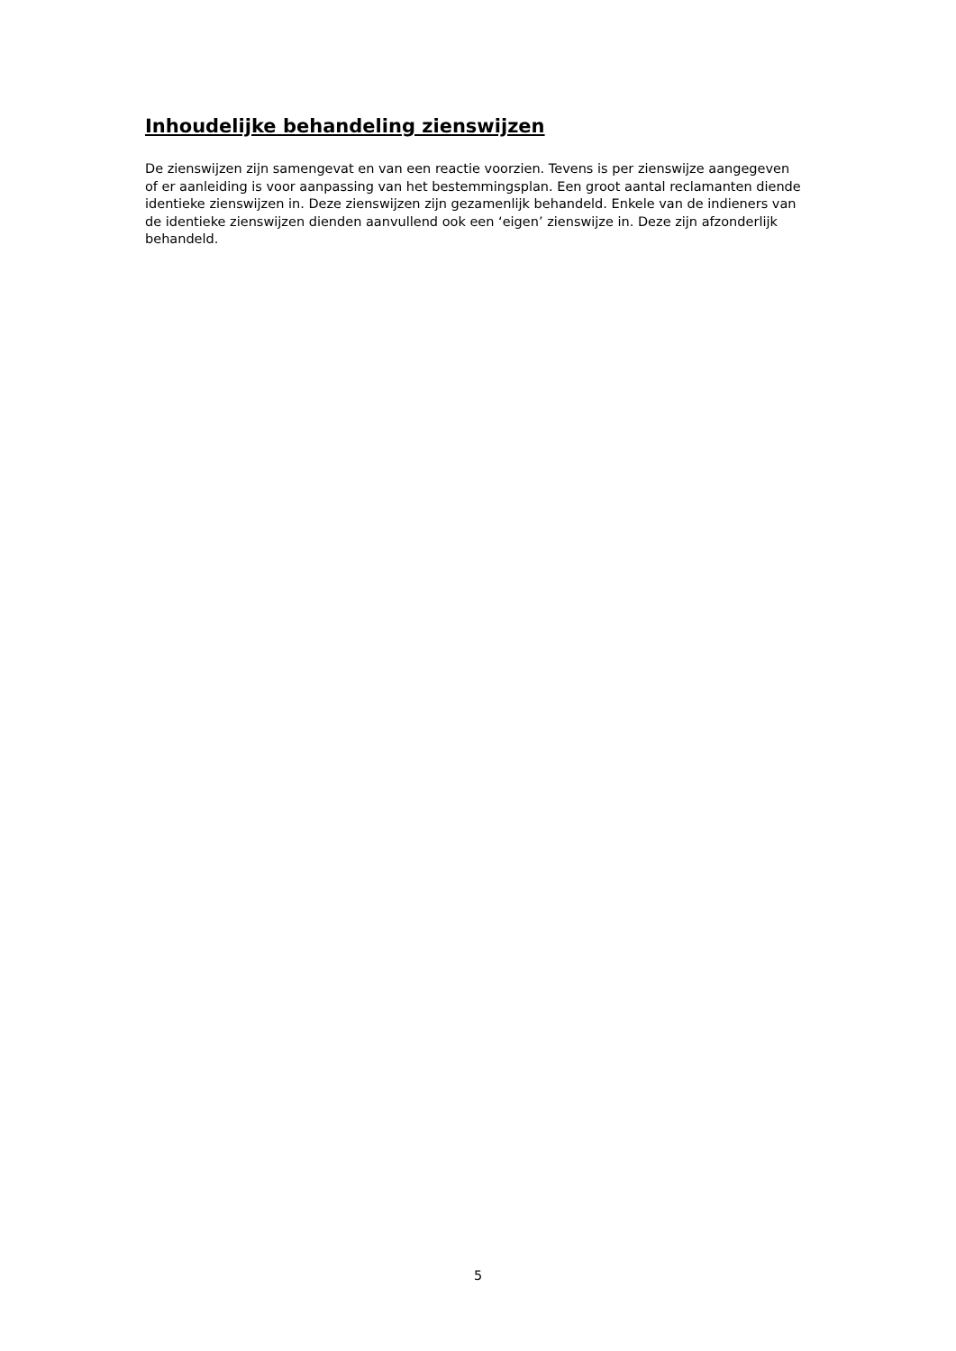Inhoudelijke behandeling zienswijzen
De zienswijzen zijn samengevat en van een reactie voorzien. Tevens is per zienswijze aangegeven of er aanleiding is voor aanpassing van het bestemmingsplan. Een groot aantal reclamanten diende identieke zienswijzen in. Deze zienswijzen zijn gezamenlijk behandeld. Enkele van de indieners van de identieke zienswijzen dienden aanvullend ook een ‘eigen’ zienswijze in. Deze zijn afzonderlijk behandeld.
5